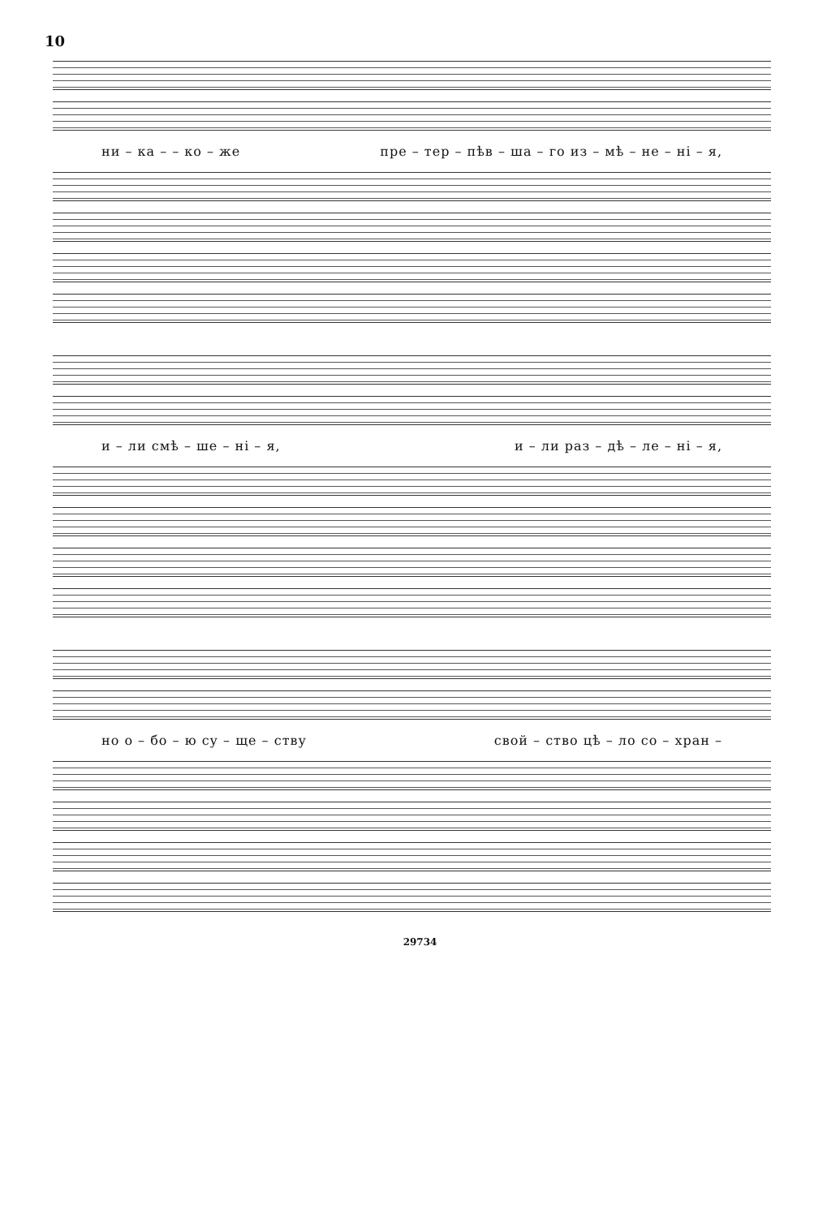10
ни – ка – – ко – же пре – тер – пѣв – ша – го из – мѣ – не – ні – я,
и – ли смѣ – ше – ні – я, и – ли раз – дѣ – ле – ні – я,
но о – бо – ю су – ще – ству свой – ство цѣ – ло со – хран –
29734